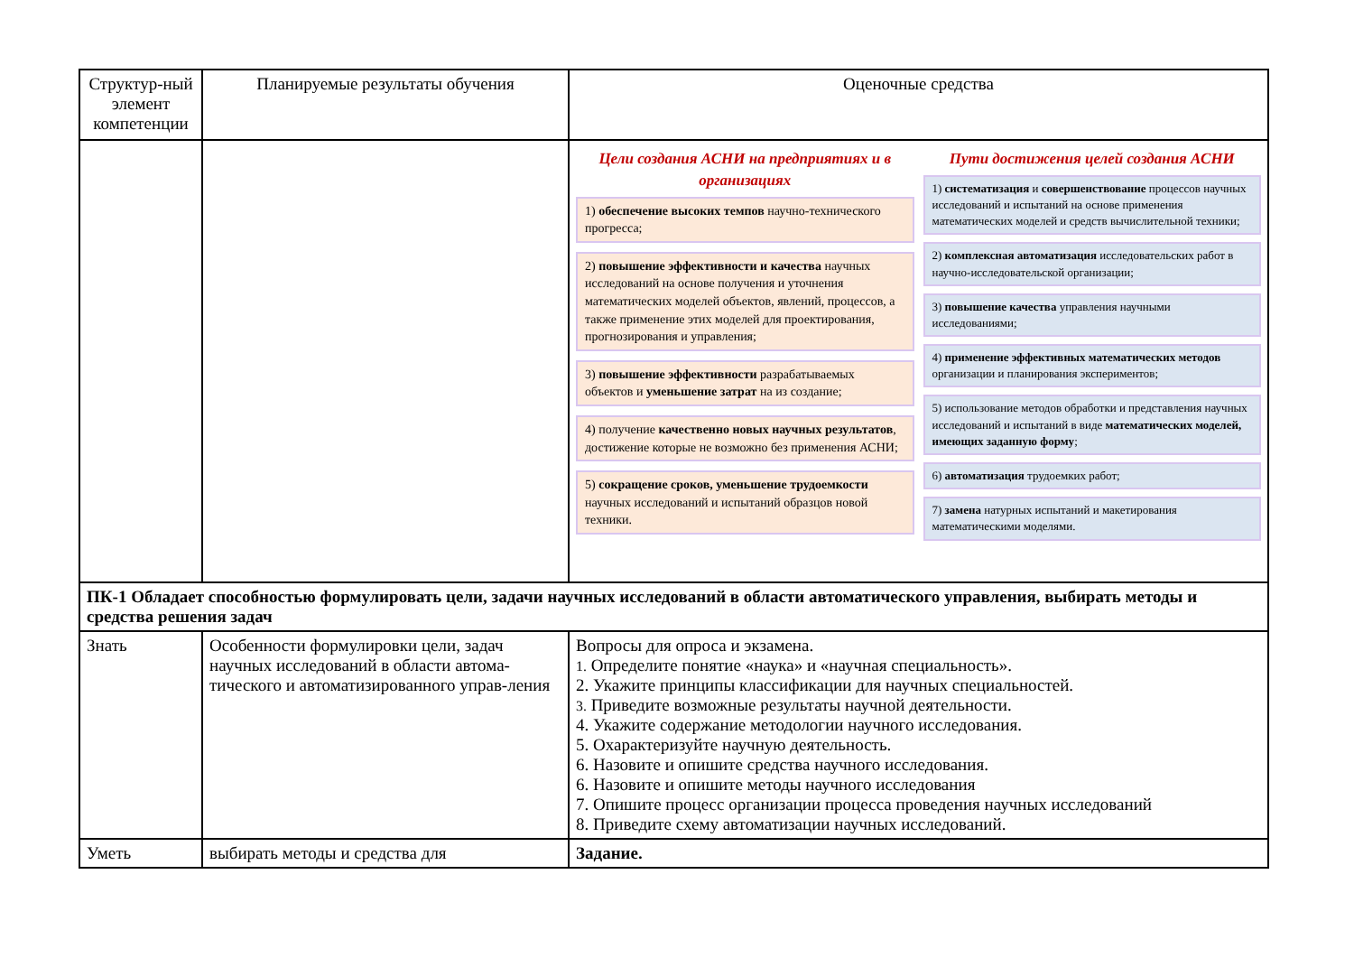| Структур-ный элемент компетенции | Планируемые результаты обучения | Оценочные средства |
| | | Цели создания АСНИ на предприятиях и в организациях 1) обеспечение высоких темпов научно-технического прогресса; 2) повышение эффективности и качества научных исследований на основе получения и уточнения математических моделей объектов, явлений, процессов, а также применение этих моделей для проектирования, прогнозирования и управления; 3) повышение эффективности разрабатываемых объектов и уменьшение затрат на из создание; 4) получение качественно новых научных результатов , достижение которые не возможно без применения АСНИ; 5) сокращение сроков, уменьшение трудоемкости научных исследований и испытаний образцов новой техники. Пути достижения целей создания АСНИ 1) систематизация и совершенствование процессов научных исследований и испытаний на основе применения математических моделей и средств вычислительной техники; 2) комплексная автоматизация исследовательских работ в научно-исследовательской организации; 3) повышение качества управления научными исследованиями; 4) применение эффективных математических методов организации и планирования экспериментов; 5) использование методов обработки и представления научных исследований и испытаний в виде математических моделей, имеющих заданную форму ; 6) автоматизация трудоемких работ; 7) замена натурных испытаний и макетирования математическими моделями. |
| ПК-1 Обладает способностью формулировать цели, задачи научных исследований в области автоматического управления, выбирать методы и средства решения задач | | |
| Знать | Особенности формулировки цели, задач научных исследований в области автома-тического и автоматизированного управ-ления | Вопросы для опроса и экзамена. 1. Определите понятие «наука» и «научная специальность». 2. Укажите принципы классификации для научных специальностей. 3. Приведите возможные результаты научной деятельности. 4. Укажите содержание методологии научного исследования. 5. Охарактеризуйте научную деятельность. 6. Назовите и опишите средства научного исследования. 6. Назовите и опишите методы научного исследования 7. Опишите процесс организации процесса проведения научных исследований 8. Приведите схему автоматизации научных исследований. |
| Уметь | выбирать методы и средства для | Задание. |